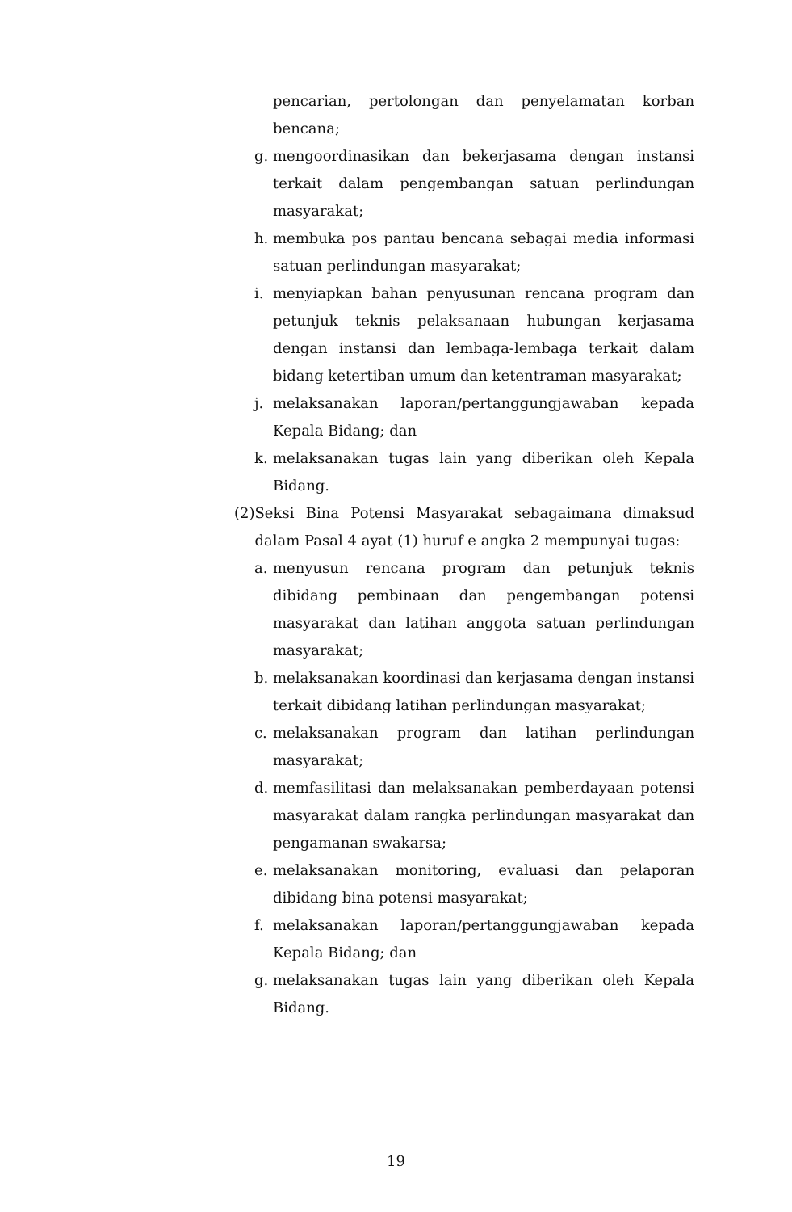pencarian, pertolongan dan penyelamatan korban bencana;
g. mengoordinasikan dan bekerjasama dengan instansi terkait dalam pengembangan satuan perlindungan masyarakat;
h. membuka pos pantau bencana sebagai media informasi satuan perlindungan masyarakat;
i. menyiapkan bahan penyusunan rencana program dan petunjuk teknis pelaksanaan hubungan kerjasama dengan instansi dan lembaga-lembaga terkait dalam bidang ketertiban umum dan ketentraman masyarakat;
j. melaksanakan laporan/pertanggungjawaban kepada Kepala Bidang; dan
k. melaksanakan tugas lain yang diberikan oleh Kepala Bidang.
(2) Seksi Bina Potensi Masyarakat sebagaimana dimaksud dalam Pasal 4 ayat (1) huruf e angka 2 mempunyai tugas:
a. menyusun rencana program dan petunjuk teknis dibidang pembinaan dan pengembangan potensi masyarakat dan latihan anggota satuan perlindungan masyarakat;
b. melaksanakan koordinasi dan kerjasama dengan instansi terkait dibidang latihan perlindungan masyarakat;
c. melaksanakan program dan latihan perlindungan masyarakat;
d. memfasilitasi dan melaksanakan pemberdayaan potensi masyarakat dalam rangka perlindungan masyarakat dan pengamanan swakarsa;
e. melaksanakan monitoring, evaluasi dan pelaporan dibidang bina potensi masyarakat;
f. melaksanakan laporan/pertanggungjawaban kepada Kepala Bidang; dan
g. melaksanakan tugas lain yang diberikan oleh Kepala Bidang.
19